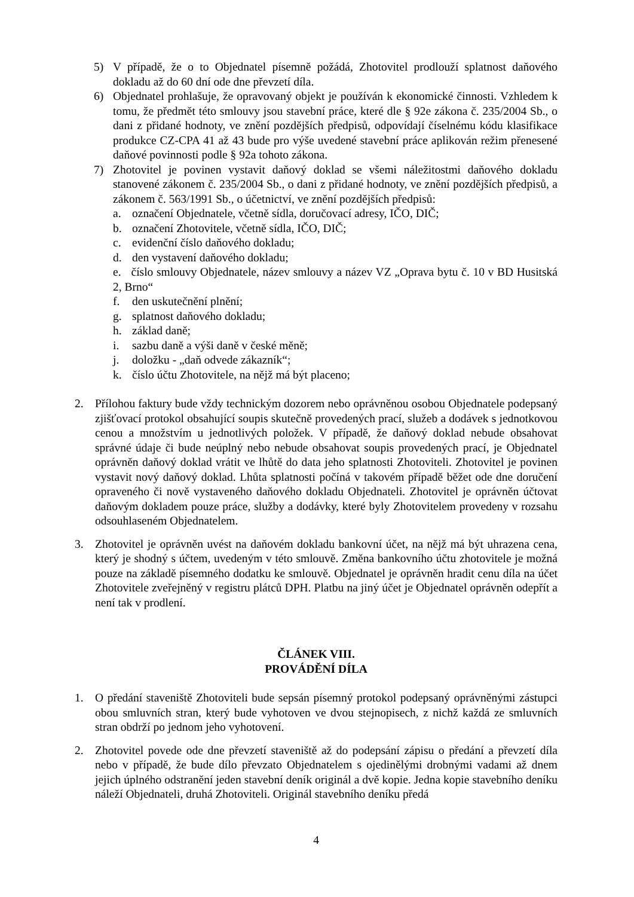5) V případě, že o to Objednatel písemně požádá, Zhotovitel prodlouží splatnost daňového dokladu až do 60 dní ode dne převzetí díla.
6) Objednatel prohlašuje, že opravovaný objekt je používán k ekonomické činnosti. Vzhledem k tomu, že předmět této smlouvy jsou stavební práce, které dle § 92e zákona č. 235/2004 Sb., o dani z přidané hodnoty, ve znění pozdějších předpisů, odpovídají číselnému kódu klasifikace produkce CZ-CPA 41 až 43 bude pro výše uvedené stavební práce aplikován režim přenesené daňové povinnosti podle § 92a tohoto zákona.
7) Zhotovitel je povinen vystavit daňový doklad se všemi náležitostmi daňového dokladu stanovené zákonem č. 235/2004 Sb., o dani z přidané hodnoty, ve znění pozdějších předpisů, a zákonem č. 563/1991 Sb., o účetnictví, ve znění pozdějších předpisů:
a. označení Objednatele, včetně sídla, doručovací adresy, IČO, DIČ;
b. označení Zhotovitele, včetně sídla, IČO, DIČ;
c. evidenční číslo daňového dokladu;
d. den vystavení daňového dokladu;
e. číslo smlouvy Objednatele, název smlouvy a název VZ „Oprava bytu č. 10 v BD Husitská 2, Brno“
f. den uskutečnění plnění;
g. splatnost daňového dokladu;
h. základ daně;
i. sazbu daně a výši daně v české měně;
j. doložku - „daň odvede zákazník“;
k. číslo účtu Zhotovitele, na nějž má být placeno;
2. Přílohou faktury bude vždy technickým dozorem nebo oprávněnou osobou Objednatele podepsaný zjišťovací protokol obsahující soupis skutečně provedených prací, služeb a dodávek s jednotkovou cenou a množstvím u jednotlivých položek. V případě, že daňový doklad nebude obsahovat správné údaje či bude neúplný nebo nebude obsahovat soupis provedených prací, je Objednatel oprávněn daňový doklad vrátit ve lhůtě do data jeho splatnosti Zhotoviteli. Zhotovitel je povinen vystavit nový daňový doklad. Lhůta splatnosti počíná v takovém případě běžet ode dne doručení opraveného či nově vystaveného daňového dokladu Objednateli. Zhotovitel je oprávněn účtovat daňovým dokladem pouze práce, služby a dodávky, které byly Zhotovitelem provedeny v rozsahu odsouhlaseném Objednatelem.
3. Zhotovitel je oprávněn uvést na daňovém dokladu bankovní účet, na nějž má být uhrazena cena, který je shodný s účtem, uvedeným v této smlouvě. Změna bankovního účtu zhotovitele je možná pouze na základě písemného dodatku ke smlouvě. Objednatel je oprávněn hradit cenu díla na účet Zhotovitele zveřejněný v registru plátců DPH. Platbu na jiný účet je Objednatel oprávněn odepřít a není tak v prodlení.
ČLÁNEK VIII.
PROVÁDĚNÍ DÍLA
1. O předání staveniště Zhotoviteli bude sepsán písemný protokol podepsaný oprávněnými zástupci obou smluvních stran, který bude vyhotoven ve dvou stejnopisech, z nichž každá ze smluvních stran obdrží po jednom jeho vyhotovení.
2. Zhotovitel povede ode dne převzetí staveniště až do podepsání zápisu o předání a převzetí díla nebo v případě, že bude dílo převzato Objednatelem s ojedinělými drobnými vadami až dnem jejich úplného odstranění jeden stavební deník originál a dvě kopie. Jedna kopie stavebního deníku náleží Objednateli, druhá Zhotoviteli. Originál stavebního deníku předá
4